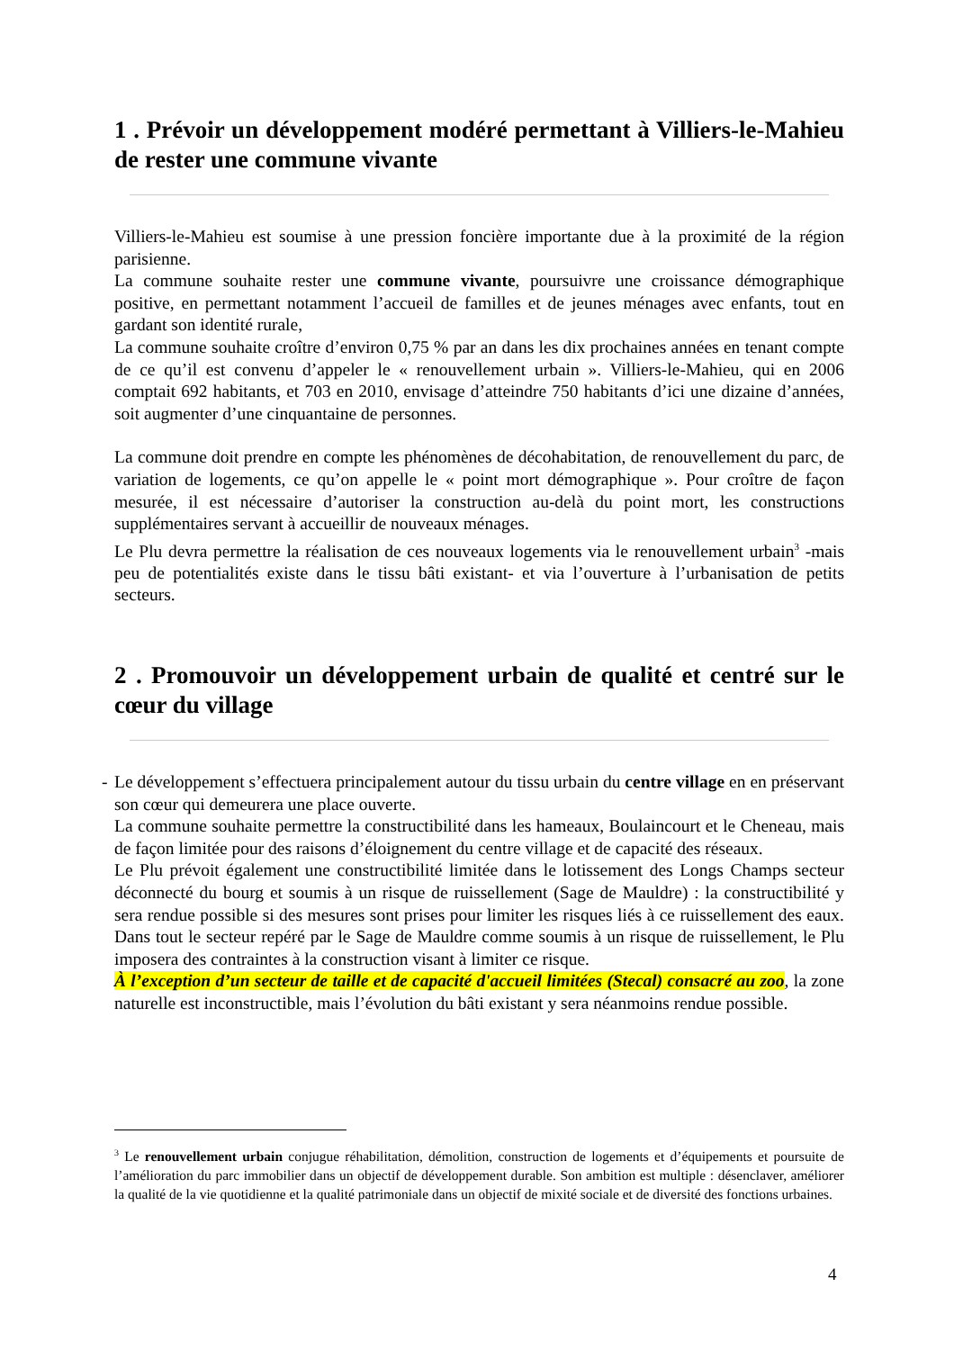1 . Prévoir un développement modéré permettant à Villiers-le-Mahieu de rester une commune vivante
Villiers-le-Mahieu est soumise à une pression foncière importante due à la proximité de la région parisienne.
La commune souhaite rester une commune vivante, poursuivre une croissance démographique positive, en permettant notamment l’accueil de familles et de jeunes ménages avec enfants, tout en gardant son identité rurale,
La commune souhaite croître d’environ 0,75 % par an dans les dix prochaines années en tenant compte de ce qu’il est convenu d’appeler le « renouvellement urbain ». Villiers-le-Mahieu, qui en 2006 comptait 692 habitants, et 703 en 2010, envisage d’atteindre 750 habitants d’ici une dizaine d’années, soit augmenter d’une cinquantaine de personnes.
La commune doit prendre en compte les phénomènes de décohabitation, de renouvellement du parc, de variation de logements, ce qu’on appelle le « point mort démographique ». Pour croître de façon mesurée, il est nécessaire d’autoriser la construction au-delà du point mort, les constructions supplémentaires servant à accueillir de nouveaux ménages.
Le Plu devra permettre la réalisation de ces nouveaux logements via le renouvellement urbain<sup>3</sup> -mais peu de potentialités existe dans le tissu bâti existant- et via l’ouverture à l’urbanisation de petits secteurs.
2 . Promouvoir un développement urbain de qualité et centré sur le cœur du village
- Le développement s’effectuera principalement autour du tissu urbain du centre village en en préservant son cœur qui demeurera une place ouverte.
La commune souhaite permettre la constructibilité dans les hameaux, Boulaincourt et le Cheneau, mais de façon limitée pour des raisons d’éloignement du centre village et de capacité des réseaux.
Le Plu prévoit également une constructibilité limitée dans le lotissement des Longs Champs secteur déconnecté du bourg et soumis à un risque de ruissellement (Sage de Mauldre) : la constructibilité y sera rendue possible si des mesures sont prises pour limiter les risques liés à ce ruissellement des eaux. Dans tout le secteur repéré par le Sage de Mauldre comme soumis à un risque de ruissellement, le Plu imposera des contraintes à la construction visant à limiter ce risque.
À l’exception d’un secteur de taille et de capacité d'accueil limitées (Stecal) consacré au zoo, la zone naturelle est inconstructible, mais l’évolution du bâti existant y sera néanmoins rendue possible.
<sup>3</sup> Le renouvellement urbain conjugue réhabilitation, démolition, construction de logements et d’équipements et poursuite de l’amélioration du parc immobilier dans un objectif de développement durable. Son ambition est multiple : désenclaver, améliorer la qualité de la vie quotidienne et la qualité patrimoniale dans un objectif de mixité sociale et de diversité des fonctions urbaines.
4